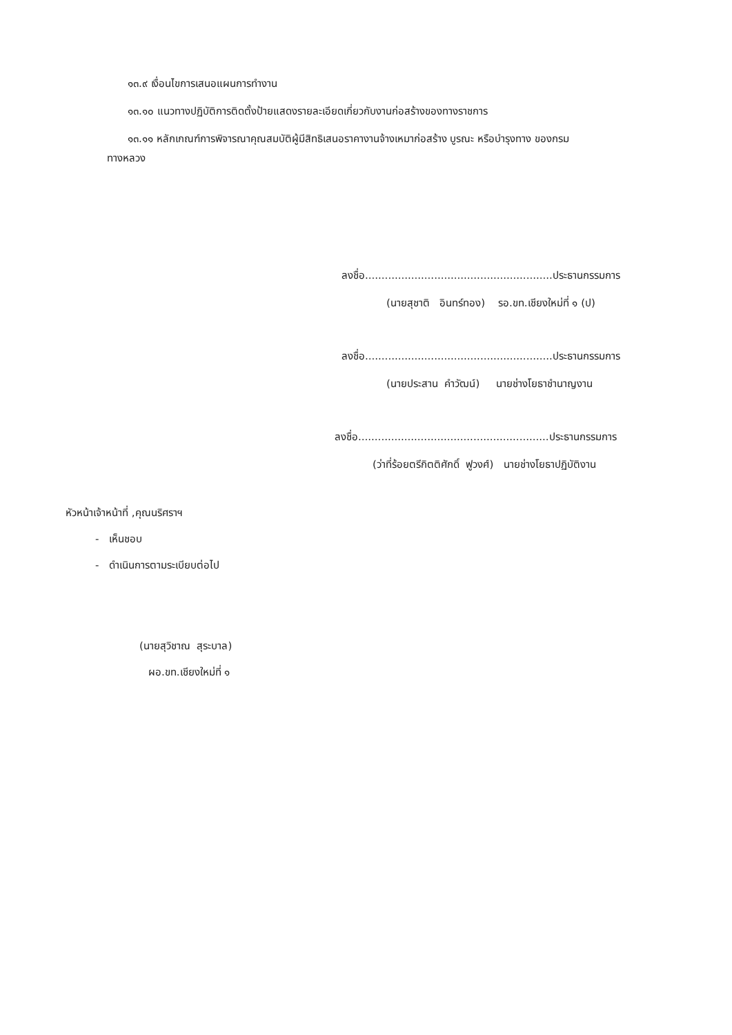๑๓.๙ เงื่อนไขการเสนอแผนการทำงาน
๑๓.๑๐ แนวทางปฏิบัติการติดตั้งป้ายแสดงรายละเอียดเกี่ยวกับงานก่อสร้างของทางราชการ
๑๓.๑๑ หลักเกณฑ์การพิจารณาคุณสมบัติผู้มีสิทธิเสนอราคางานจ้างเหมาก่อสร้าง บูรณะ หรือบำรุงทาง ของกรม
ทางหลวง
ลงชื่อ.........................................................ประธานกรรมการ
(นายสุชาติ อินทร์ทอง) รอ.ขท.เชียงใหม่ที่ ๑ (ป)
ลงชื่อ.........................................................ประธานกรรมการ
(นายประสาน คำวัฒน์) นายช่างโยธาชำนาญงาน
ลงชื่อ..........................................................ประธานกรรมการ
(ว่าที่ร้อยตรีกิตติศักดิ์ ฟูวงศ์) นายช่างโยธาปฏิบัติงาน
หัวหน้าเจ้าหน้าที่ ,คุณนริศราฯ
- เห็นชอบ
- ดำเนินการตามระเบียบต่อไป
(นายสุวิชาณ สุระบาล)
ผอ.ขท.เชียงใหม่ที่ ๑